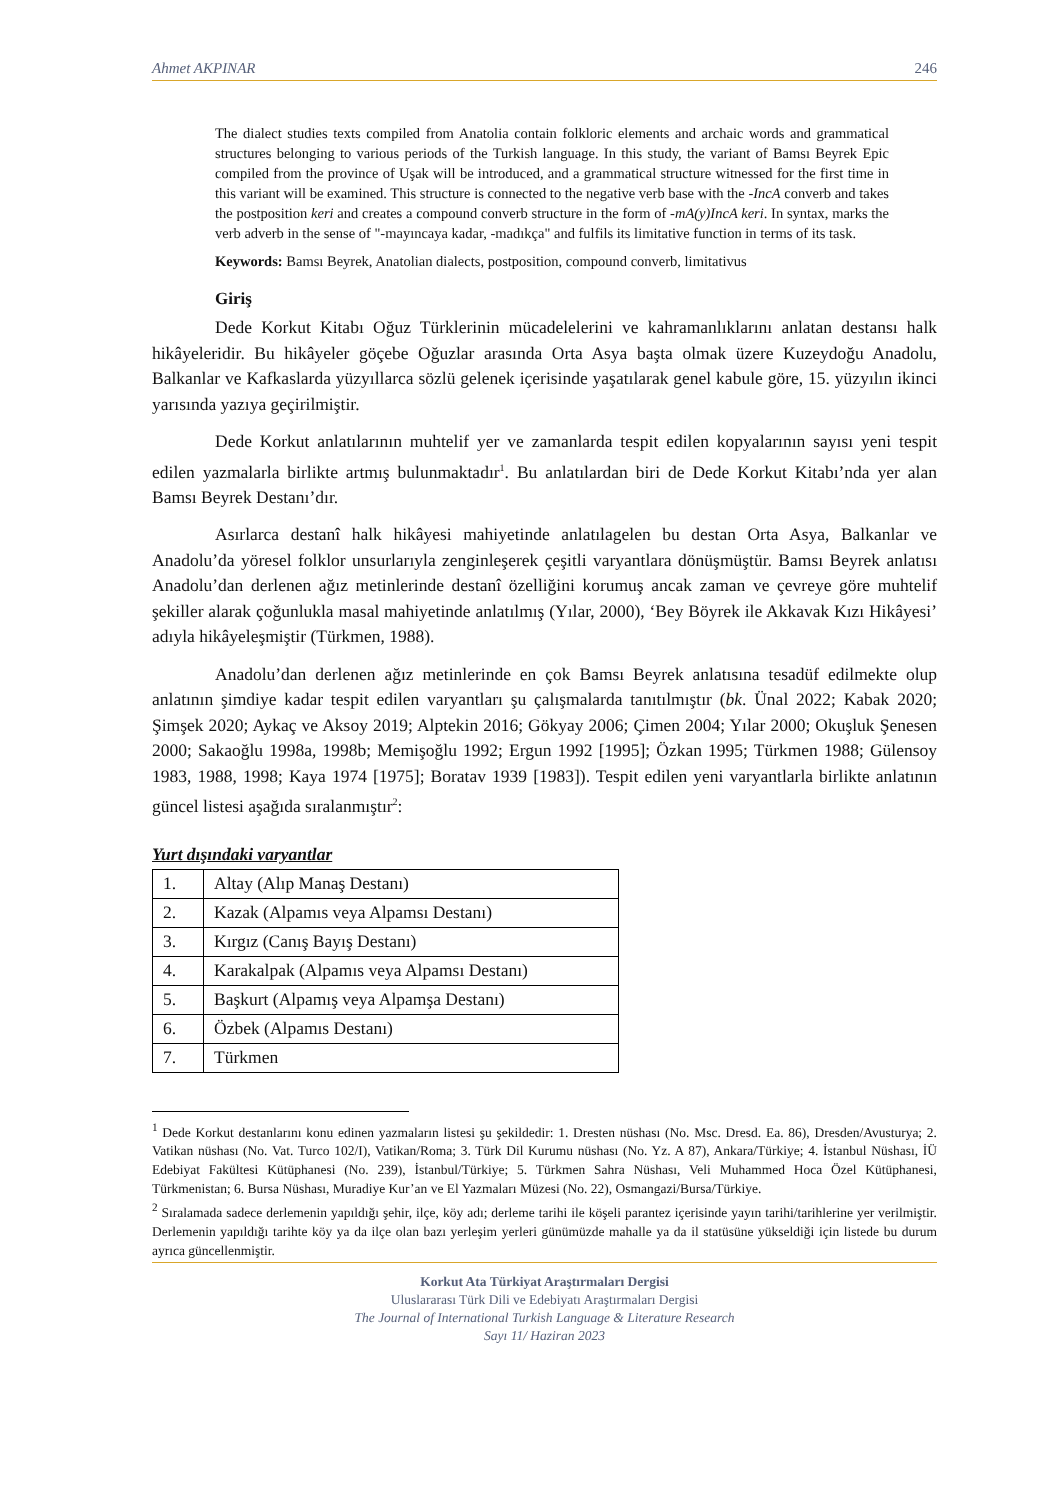Ahmet AKPINAR 246
The dialect studies texts compiled from Anatolia contain folkloric elements and archaic words and grammatical structures belonging to various periods of the Turkish language. In this study, the variant of Bamsı Beyrek Epic compiled from the province of Uşak will be introduced, and a grammatical structure witnessed for the first time in this variant will be examined. This structure is connected to the negative verb base with the -IncA converb and takes the postposition keri and creates a compound converb structure in the form of -mA(y)IncA keri. In syntax, marks the verb adverb in the sense of "-mayıncaya kadar, -madıkça" and fulfils its limitative function in terms of its task.
Keywords: Bamsı Beyrek, Anatolian dialects, postposition, compound converb, limitativus
Giriş
Dede Korkut Kitabı Oğuz Türklerinin mücadelelerini ve kahramanlıklarını anlatan destansı halk hikâyeleridir. Bu hikâyeler göçebe Oğuzlar arasında Orta Asya başta olmak üzere Kuzeydoğu Anadolu, Balkanlar ve Kafkaslarda yüzyıllarca sözlü gelenek içerisinde yaşatılarak genel kabule göre, 15. yüzyılın ikinci yarısında yazıya geçirilmiştir.
Dede Korkut anlatılarının muhtelif yer ve zamanlarda tespit edilen kopyalarının sayısı yeni tespit edilen yazmalarla birlikte artmış bulunmaktadır<sup>1</sup>. Bu anlatılardan biri de Dede Korkut Kitabı’nda yer alan Bamsı Beyrek Destanı’dır.
Asırlarca destanî halk hikâyesi mahiyetinde anlatılagelen bu destan Orta Asya, Balkanlar ve Anadolu’da yöresel folklor unsurlarıyla zenginleşerek çeşitli varyantlara dönüşmüştür. Bamsı Beyrek anlatısı Anadolu’dan derlenen ağız metinlerinde destanî özelliğini korumuş ancak zaman ve çevreye göre muhtelif şekiller alarak çoğunlukla masal mahiyetinde anlatılmış (Yılar, 2000), ‘Bey Böyrek ile Akkavak Kızı Hikâyesi’ adıyla hikâyeleşmiştir (Türkmen, 1988).
Anadolu’dan derlenen ağız metinlerinde en çok Bamsı Beyrek anlatısına tesadüf edilmekte olup anlatının şimdiye kadar tespit edilen varyantları şu çalışmalarda tanıtılmıştır (bk. Ünal 2022; Kabak 2020; Şimşek 2020; Aykaç ve Aksoy 2019; Alptekin 2016; Gökyay 2006; Çimen 2004; Yılar 2000; Okuşluk Şenesen 2000; Sakaoğlu 1998a, 1998b; Memişoğlu 1992; Ergun 1992 [1995]; Özkan 1995; Türkmen 1988; Gülensoy 1983, 1988, 1998; Kaya 1974 [1975]; Boratav 1939 [1983]). Tespit edilen yeni varyantlarla birlikte anlatının güncel listesi aşağıda sıralanmıştır<sup>2</sup>:
Yurt dışındaki varyantlar
| 1. | Altay (Alıp Manaş Destanı) |
| 2. | Kazak (Alpamıs veya Alpamsı Destanı) |
| 3. | Kırgız (Canış Bayış Destanı) |
| 4. | Karakalpak (Alpamıs veya Alpamsı Destanı) |
| 5. | Başkurt (Alpamış veya Alpamşa Destanı) |
| 6. | Özbek (Alpamıs Destanı) |
| 7. | Türkmen |
<sup>1</sup> Dede Korkut destanlarını konu edinen yazmaların listesi şu şekildedir: 1. Dresten nüshası (No. Msc. Dresd. Ea. 86), Dresden/Avusturya; 2. Vatikan nüshası (No. Vat. Turco 102/I), Vatikan/Roma; 3. Türk Dil Kurumu nüshası (No. Yz. A 87), Ankara/Türkiye; 4. İstanbul Nüshası, İÜ Edebiyat Fakültesi Kütüphanesi (No. 239), İstanbul/Türkiye; 5. Türkmen Sahra Nüshası, Veli Muhammed Hoca Özel Kütüphanesi, Türkmenistan; 6. Bursa Nüshası, Muradiye Kur’an ve El Yazmaları Müzesi (No. 22), Osmangazi/Bursa/Türkiye.
<sup>2</sup> Sıralamada sadece derlemenin yapıldığı şehir, ilçe, köy adı; derleme tarihi ile köşeli parantez içerisinde yayın tarihi/tarihlerine yer verilmiştir. Derlemenin yapıldığı tarihte köy ya da ilçe olan bazı yerleşim yerleri günümüzde mahalle ya da il statüsüne yükseldiği için listede bu durum ayrıca güncellenmiştir.
Korkut Ata Türkiyat Araştırmaları Dergisi
Uluslararası Türk Dili ve Edebiyatı Araştırmaları Dergisi
The Journal of International Turkish Language & Literature Research
Sayı 11/ Haziran 2023